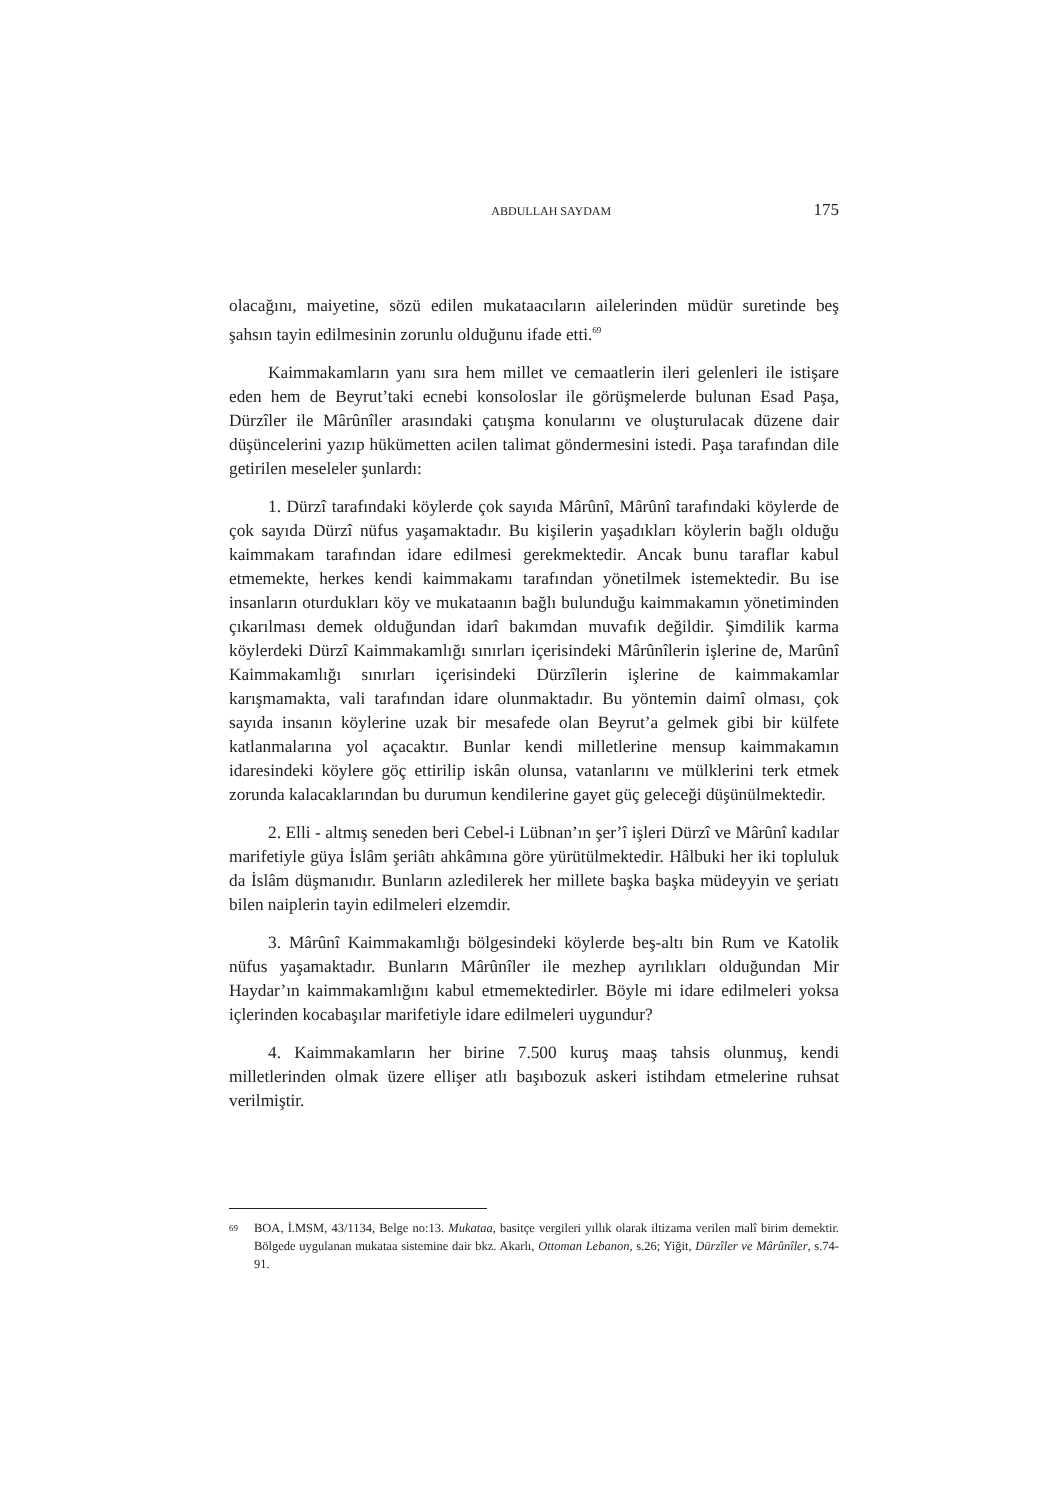ABDULLAH SAYDAM 175
olacağını, maiyetine, sözü edilen mukataacıların ailelerinden müdür suretinde beş şahsın tayin edilmesinin zorunlu olduğunu ifade etti.<sup>69</sup>
Kaimmakamların yanı sıra hem millet ve cemaatlerin ileri gelenleri ile istişare eden hem de Beyrut’taki ecnebi konsoloslar ile görüşmelerde bulunan Esad Paşa, Dürzîler ile Mârûnîler arasındaki çatışma konularını ve oluşturulacak düzene dair düşüncelerini yazıp hükümetten acilen talimat göndermesini istedi. Paşa tarafından dile getirilen meseleler şunlardı:
1. Dürzî tarafındaki köylerde çok sayıda Mârûnî, Mârûnî tarafındaki köylerde de çok sayıda Dürzî nüfus yaşamaktadır. Bu kişilerin yaşadıkları köylerin bağlı olduğu kaimmakam tarafından idare edilmesi gerekmektedir. Ancak bunu taraflar kabul etmemekte, herkes kendi kaimmakamı tarafından yönetilmek istemektedir. Bu ise insanların oturdukları köy ve mukataanın bağlı bulunduğu kaimmakamın yönetiminden çıkarılması demek olduğundan idarî bakımdan muvafık değildir. Şimdilik karma köylerdeki Dürzî Kaimmakamlığı sınırları içerisindeki Mârûnîlerin işlerine de, Marûnî Kaimmakamlığı sınırları içerisindeki Dürzîlerin işlerine de kaimmakamlar karışmamakta, vali tarafından idare olunmaktadır. Bu yöntemin daimî olması, çok sayıda insanın köylerine uzak bir mesafede olan Beyrut’a gelmek gibi bir külfete katlanmalarına yol açacaktır. Bunlar kendi milletlerine mensup kaimmakamın idaresindeki köylere göç ettirilip iskân olunsa, vatanlarını ve mülklerini terk etmek zorunda kalacaklarından bu durumun kendilerine gayet güç geleceği düşünülmektedir.
2. Elli - altmış seneden beri Cebel-i Lübnan’ın şer’î işleri Dürzî ve Mârûnî kadılar marifetiyle güya İslâm şeriâtı ahkâmına göre yürütülmektedir. Hâlbuki her iki topluluk da İslâm düşmanıdır. Bunların azledilerek her millete başka başka müdeyyin ve şeriatı bilen naiplerin tayin edilmeleri elzemdir.
3. Mârûnî Kaimmakamlığı bölgesindeki köylerde beş-altı bin Rum ve Katolik nüfus yaşamaktadır. Bunların Mârûnîler ile mezhep ayrılıkları olduğundan Mir Haydar’ın kaimmakamlığını kabul etmemektedirler. Böyle mi idare edilmeleri yoksa içlerinden kocabaşılar marifetiyle idare edilmeleri uygundur?
4. Kaimmakamların her birine 7.500 kuruş maaş tahsis olunmuş, kendi milletlerinden olmak üzere ellişer atlı başıbozuk askeri istihdam etmelerine ruhsat verilmiştir.
69 BOA, İ.MSM, 43/1134, Belge no:13. Mukataa, basitçe vergileri yıllık olarak iltizama verilen malî birim demektir. Bölgede uygulanan mukataa sistemine dair bkz. Akarlı, Ottoman Lebanon, s.26; Yiğit, Dürzîler ve Mârûnîler, s.74-91.